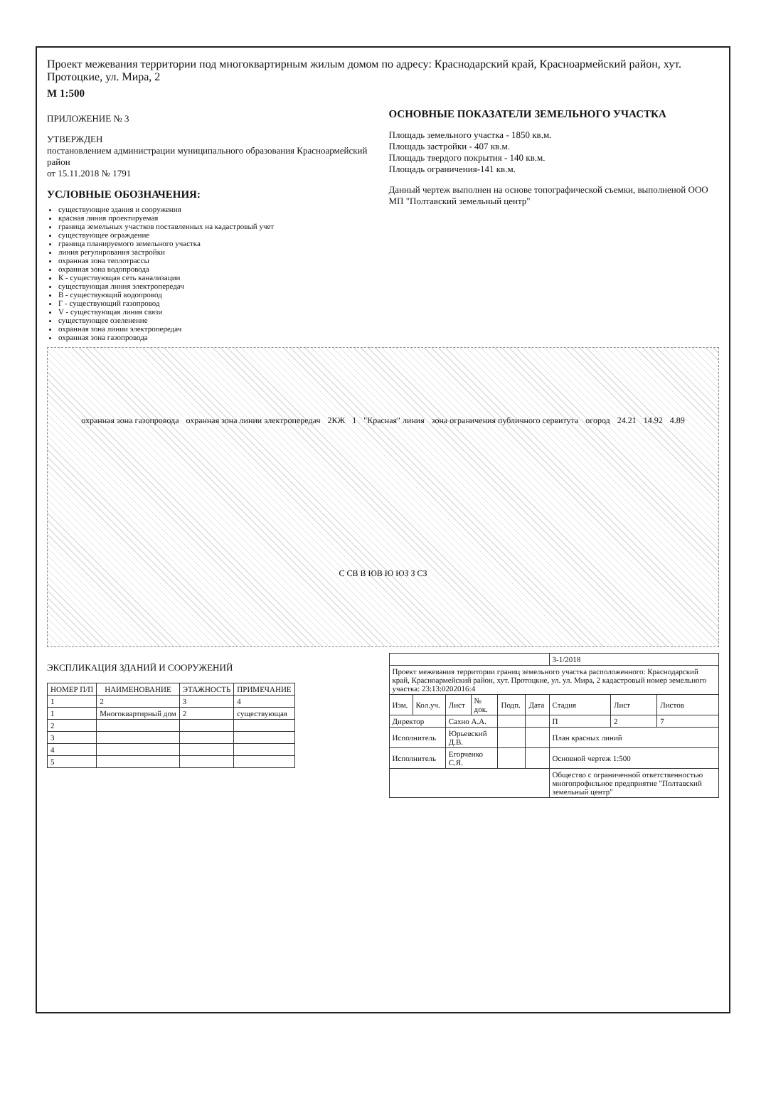Проект межевания территории под многоквартирным жилым домом по адресу: Краснодарский край, Красноармейский район, хут. Протоцкие, ул. Мира, 2
М 1:500
ПРИЛОЖЕНИЕ № 3
УТВЕРЖДЕН
постановлением администрации муниципального образования Красноармейский район
от 15.11.2018 № 1791
УСЛОВНЫЕ ОБОЗНАЧЕНИЯ:
существующие здания и сооружения
красная линия проектируемая
граница земельных участков поставленных на кадастровый учет
существующее ограждение
граница планируемого земельного участка
линия регулирования застройки
охранная зона теплотрассы
охранная зона водопровода
К - существующая сеть канализации
существующая линия электропередач
В - существующий водопровод
Г - существующий газопровод
V - существующая линия связи
существующее озеленение
охранная зона линии электропередач
охранная зона газопровода
ОСНОВНЫЕ ПОКАЗАТЕЛИ ЗЕМЕЛЬНОГО УЧАСТКА
Площадь земельного участка - 1850 кв.м.
Площадь застройки - 407 кв.м.
Площадь твердого покрытия - 140 кв.м.
Площадь ограничения-141 кв.м.
Данный чертеж выполнен на основе топографической съемки, выполненой ООО МП "Полтавский земельный центр"
охранная зона газопровода охранная зона линии электропередач 2КЖ 1 "Красная" линия зона ограничения публичного сервитута огород 24.21 14.92 4.89 С СВ В ЮВ Ю ЮЗ З СЗ
ЭКСПЛИКАЦИЯ ЗДАНИЙ И СООРУЖЕНИЙ
| НОМЕР П/П | НАИМЕНОВАНИЕ | ЭТАЖНОСТЬ | ПРИМЕЧАНИЕ |
| --- | --- | --- | --- |
| 1 | 2 | 3 | 4 |
| 1 | Многоквартирный дом | 2 | существующая |
| 2 | | | |
| 3 | | | |
| 4 | | | |
| 5 | | | |
| | | | | | | 3-1/2018 | | |
| Проект межевания территории границ земельного участка расположенного: Краснодарский край, Красноармейский район, хут. Протоцкие, ул. ул. Мира, 2 кадастровый номер земельного участка: 23:13:0202016:4 | | | | | | | | |
| Изм. | Кол.уч. | Лист | № док. | Подп. | Дата | Стадия | Лист | Листов |
| Директор | | Сахно А.А. | | | | П | 2 | 7 |
| Исполнитель | | Юрьевский Д.В. | | | | План красных линий | | |
| Исполнитель | | Егорченко С.Я. | | | | Основной чертеж 1:500 | | |
| | | | | | | Общество с ограниченной ответственностью многопрофильное предприятие "Полтавский земельный центр" | | |